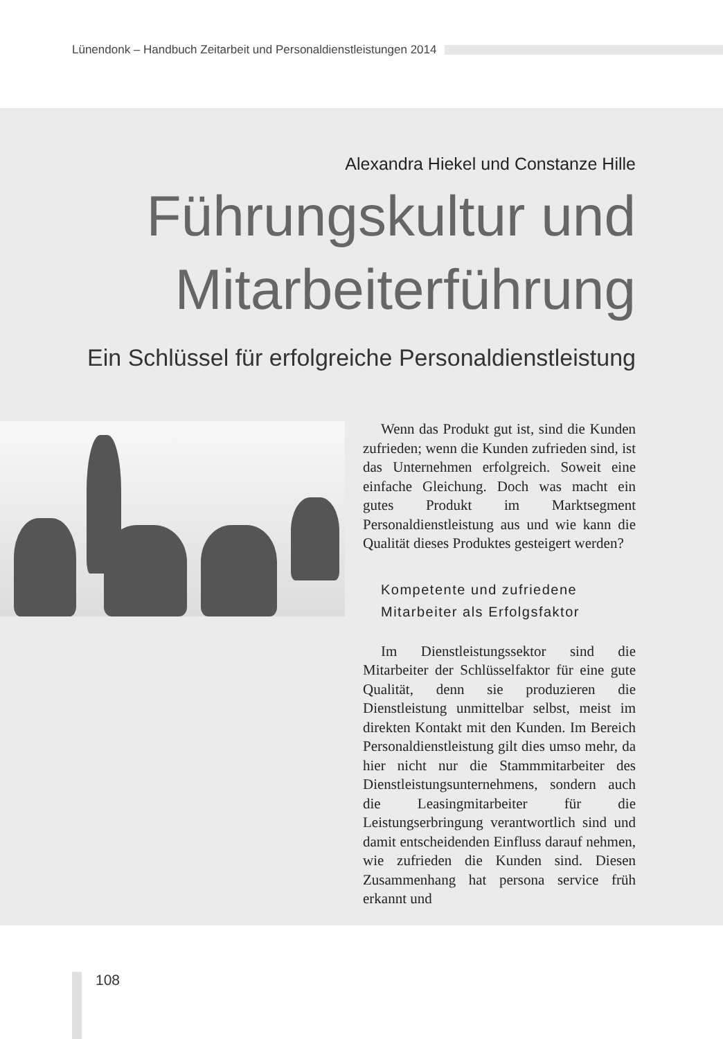Lünendonk – Handbuch Zeitarbeit und Personaldienstleistungen 2014
Alexandra Hiekel und Constanze Hille
Führungskultur und
Mitarbeiterführung
Ein Schlüssel für erfolgreiche Personaldienstleistung
Wenn das Produkt gut ist, sind die Kunden zufrieden; wenn die Kunden zufrieden sind, ist das Unternehmen erfolgreich. Soweit eine einfache Gleichung. Doch was macht ein gutes Produkt im Marktsegment Personaldienstleistung aus und wie kann die Qualität dieses Produktes gesteigert werden?
Kompetente und zufriedene
Mitarbeiter als Erfolgsfaktor
Im Dienstleistungssektor sind die Mitarbeiter der Schlüsselfaktor für eine gute Qualität, denn sie produzieren die Dienstleistung unmittelbar selbst, meist im direkten Kontakt mit den Kunden. Im Bereich Personaldienstleistung gilt dies umso mehr, da hier nicht nur die Stammmitarbeiter des Dienstleistungsunternehmens, sondern auch die Leasingmitarbeiter für die Leistungserbringung verantwortlich sind und damit entscheidenden Einfluss darauf nehmen, wie zufrieden die Kunden sind. Diesen Zusammenhang hat persona service früh erkannt und
108